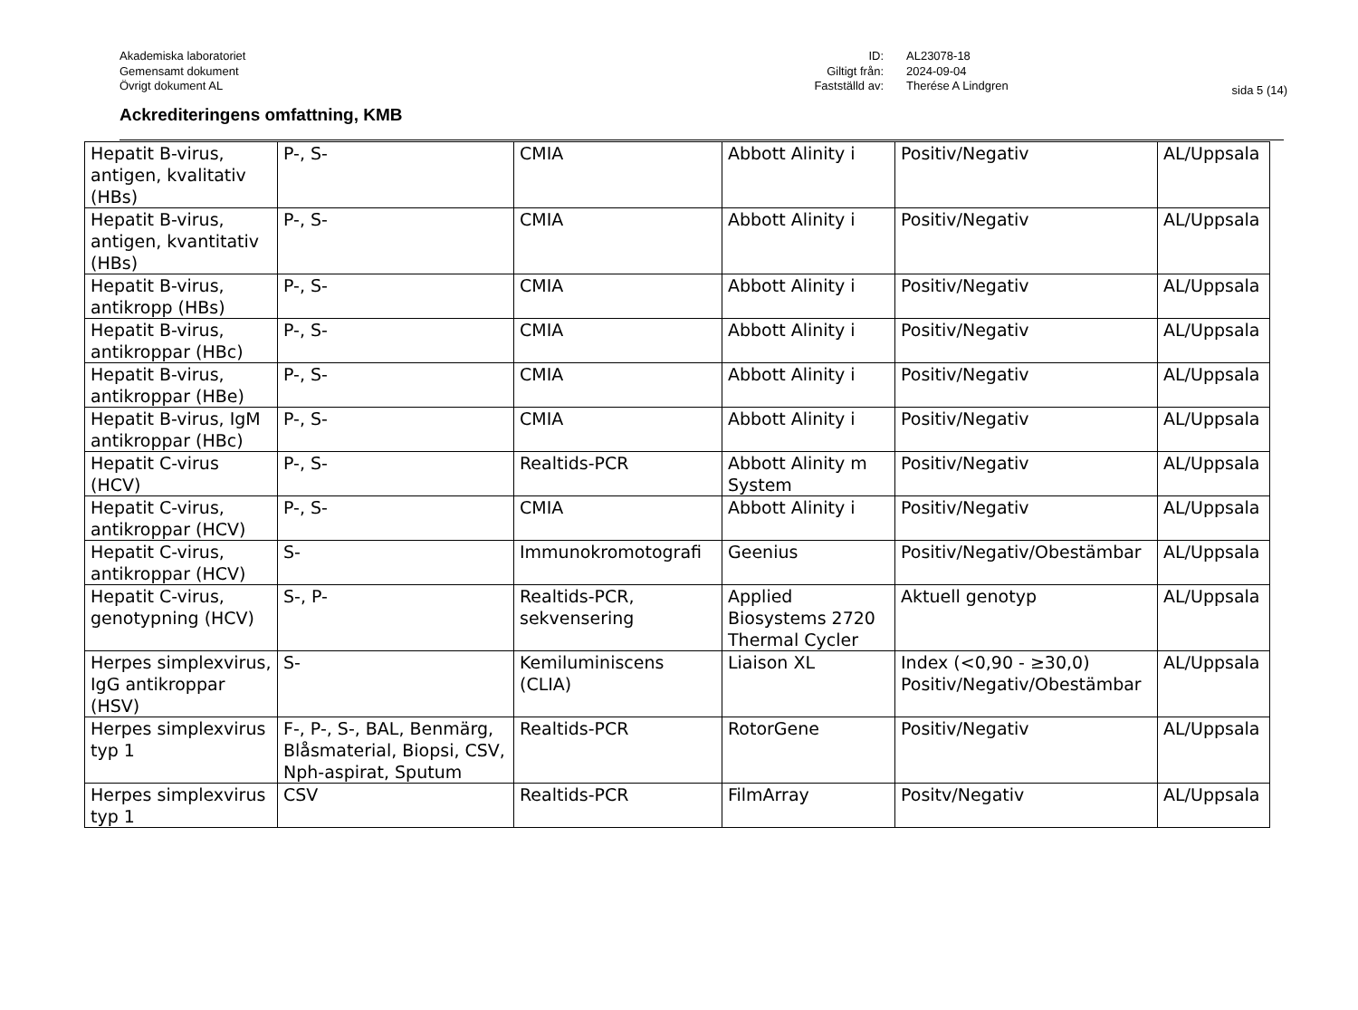sida 5 (14)
Akademiska laboratoriet
Gemensamt dokument
Övrigt dokument AL
ID:
Giltigt från:
Fastställd av:
AL23078-18
2024-09-04
Therése A Lindgren
Ackrediteringens omfattning, KMB
| Hepatit B-virus, antigen, kvalitativ (HBs) | P-, S- | CMIA | Abbott Alinity i | Positiv/Negativ | AL/Uppsala |
| Hepatit B-virus, antigen, kvantitativ (HBs) | P-, S- | CMIA | Abbott Alinity i | Positiv/Negativ | AL/Uppsala |
| Hepatit B-virus, antikropp (HBs) | P-, S- | CMIA | Abbott Alinity i | Positiv/Negativ | AL/Uppsala |
| Hepatit B-virus, antikroppar (HBc) | P-, S- | CMIA | Abbott Alinity i | Positiv/Negativ | AL/Uppsala |
| Hepatit B-virus, antikroppar (HBe) | P-, S- | CMIA | Abbott Alinity i | Positiv/Negativ | AL/Uppsala |
| Hepatit B-virus, IgM antikroppar (HBc) | P-, S- | CMIA | Abbott Alinity i | Positiv/Negativ | AL/Uppsala |
| Hepatit C-virus (HCV) | P-, S- | Realtids-PCR | Abbott Alinity m System | Positiv/Negativ | AL/Uppsala |
| Hepatit C-virus, antikroppar (HCV) | P-, S- | CMIA | Abbott Alinity i | Positiv/Negativ | AL/Uppsala |
| Hepatit C-virus, antikroppar (HCV) | S- | Immunokromotografi | Geenius | Positiv/Negativ/Obestämbar | AL/Uppsala |
| Hepatit C-virus, genotypning (HCV) | S-, P- | Realtids-PCR, sekvensering | Applied Biosystems 2720 Thermal Cycler | Aktuell genotyp | AL/Uppsala |
| Herpes simplexvirus, IgG antikroppar (HSV) | S- | Kemiluminiscens (CLIA) | Liaison XL | Index (<0,90 - ≥30,0) Positiv/Negativ/Obestämbar | AL/Uppsala |
| Herpes simplexvirus typ 1 | F-, P-, S-, BAL, Benmärg, Blåsmaterial, Biopsi, CSV, Nph-aspirat, Sputum | Realtids-PCR | RotorGene | Positiv/Negativ | AL/Uppsala |
| Herpes simplexvirus typ 1 | CSV | Realtids-PCR | FilmArray | Positv/Negativ | AL/Uppsala |